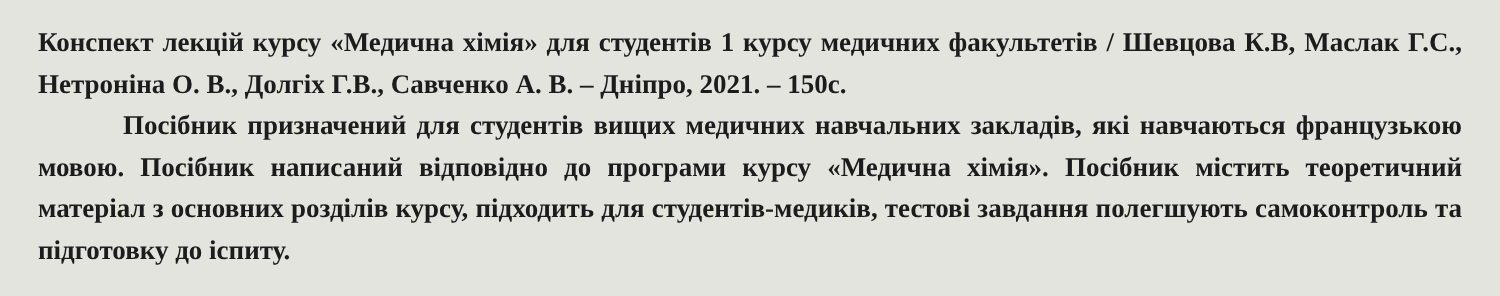Конспект лекцій курсу «Медична хімія» для студентів 1 курсу медичних факультетів / Шевцова К.В, Маслак Г.С., Нетроніна О. В., Долгіх Г.В., Савченко А. В. – Дніпро, 2021. – 150с.
Посібник призначений для студентів вищих медичних навчальних закладів, які навчаються французькою мовою. Посібник написаний відповідно до програми курсу «Медична хімія». Посібник містить теоретичний матеріал з основних розділів курсу, підходить для студентів-медиків, тестові завдання полегшують самоконтроль та підготовку до іспиту.